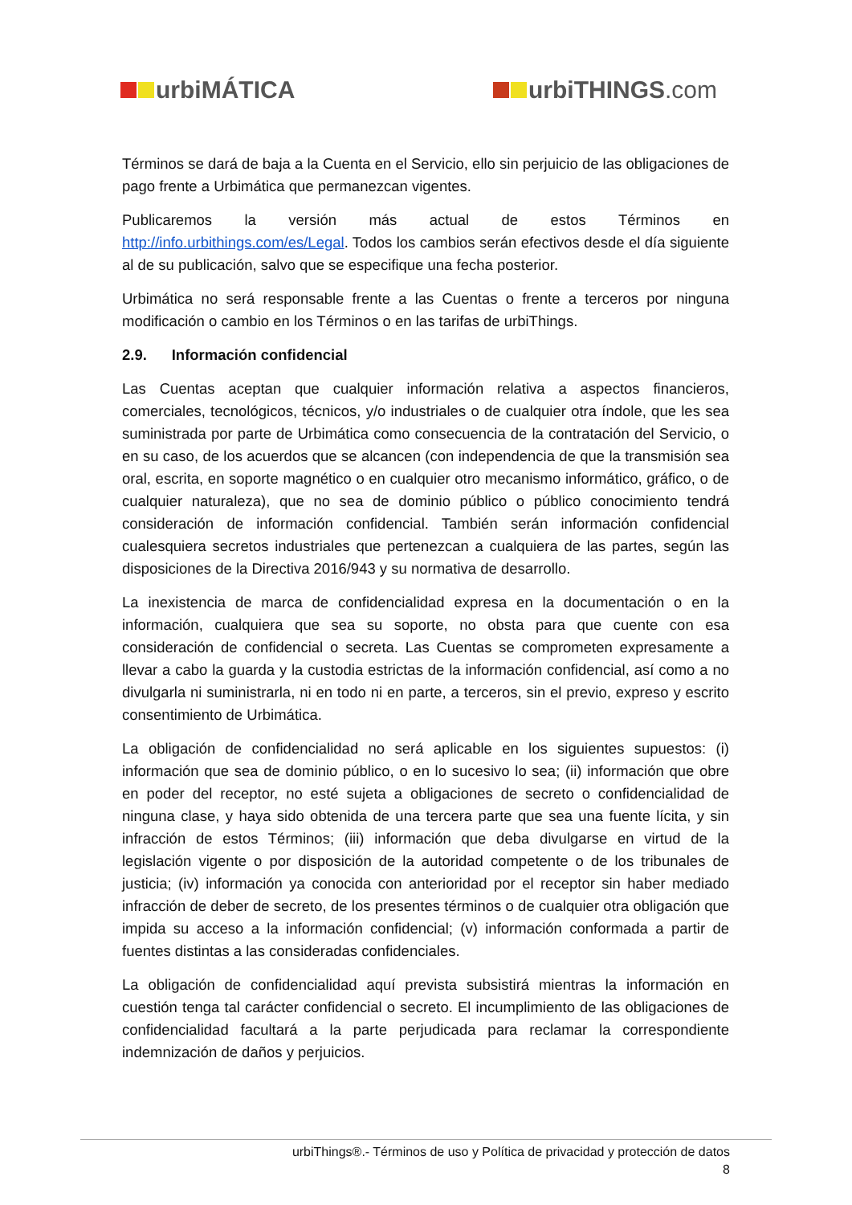urbiMÁTICA urbiTHINGS.com
Términos se dará de baja a la Cuenta en el Servicio, ello sin perjuicio de las obligaciones de pago frente a Urbimática que permanezcan vigentes.
Publicaremos la versión más actual de estos Términos en http://info.urbithings.com/es/Legal. Todos los cambios serán efectivos desde el día siguiente al de su publicación, salvo que se especifique una fecha posterior.
Urbimática no será responsable frente a las Cuentas o frente a terceros por ninguna modificación o cambio en los Términos o en las tarifas de urbiThings.
2.9. Información confidencial
Las Cuentas aceptan que cualquier información relativa a aspectos financieros, comerciales, tecnológicos, técnicos, y/o industriales o de cualquier otra índole, que les sea suministrada por parte de Urbimática como consecuencia de la contratación del Servicio, o en su caso, de los acuerdos que se alcancen (con independencia de que la transmisión sea oral, escrita, en soporte magnético o en cualquier otro mecanismo informático, gráfico, o de cualquier naturaleza), que no sea de dominio público o público conocimiento tendrá consideración de información confidencial. También serán información confidencial cualesquiera secretos industriales que pertenezcan a cualquiera de las partes, según las disposiciones de la Directiva 2016/943 y su normativa de desarrollo.
La inexistencia de marca de confidencialidad expresa en la documentación o en la información, cualquiera que sea su soporte, no obsta para que cuente con esa consideración de confidencial o secreta. Las Cuentas se comprometen expresamente a llevar a cabo la guarda y la custodia estrictas de la información confidencial, así como a no divulgarla ni suministrarla, ni en todo ni en parte, a terceros, sin el previo, expreso y escrito consentimiento de Urbimática.
La obligación de confidencialidad no será aplicable en los siguientes supuestos: (i) información que sea de dominio público, o en lo sucesivo lo sea; (ii) información que obre en poder del receptor, no esté sujeta a obligaciones de secreto o confidencialidad de ninguna clase, y haya sido obtenida de una tercera parte que sea una fuente lícita, y sin infracción de estos Términos; (iii) información que deba divulgarse en virtud de la legislación vigente o por disposición de la autoridad competente o de los tribunales de justicia; (iv) información ya conocida con anterioridad por el receptor sin haber mediado infracción de deber de secreto, de los presentes términos o de cualquier otra obligación que impida su acceso a la información confidencial; (v) información conformada a partir de fuentes distintas a las consideradas confidenciales.
La obligación de confidencialidad aquí prevista subsistirá mientras la información en cuestión tenga tal carácter confidencial o secreto. El incumplimiento de las obligaciones de confidencialidad facultará a la parte perjudicada para reclamar la correspondiente indemnización de daños y perjuicios.
urbiThings®.- Términos de uso y Política de privacidad y protección de datos
8